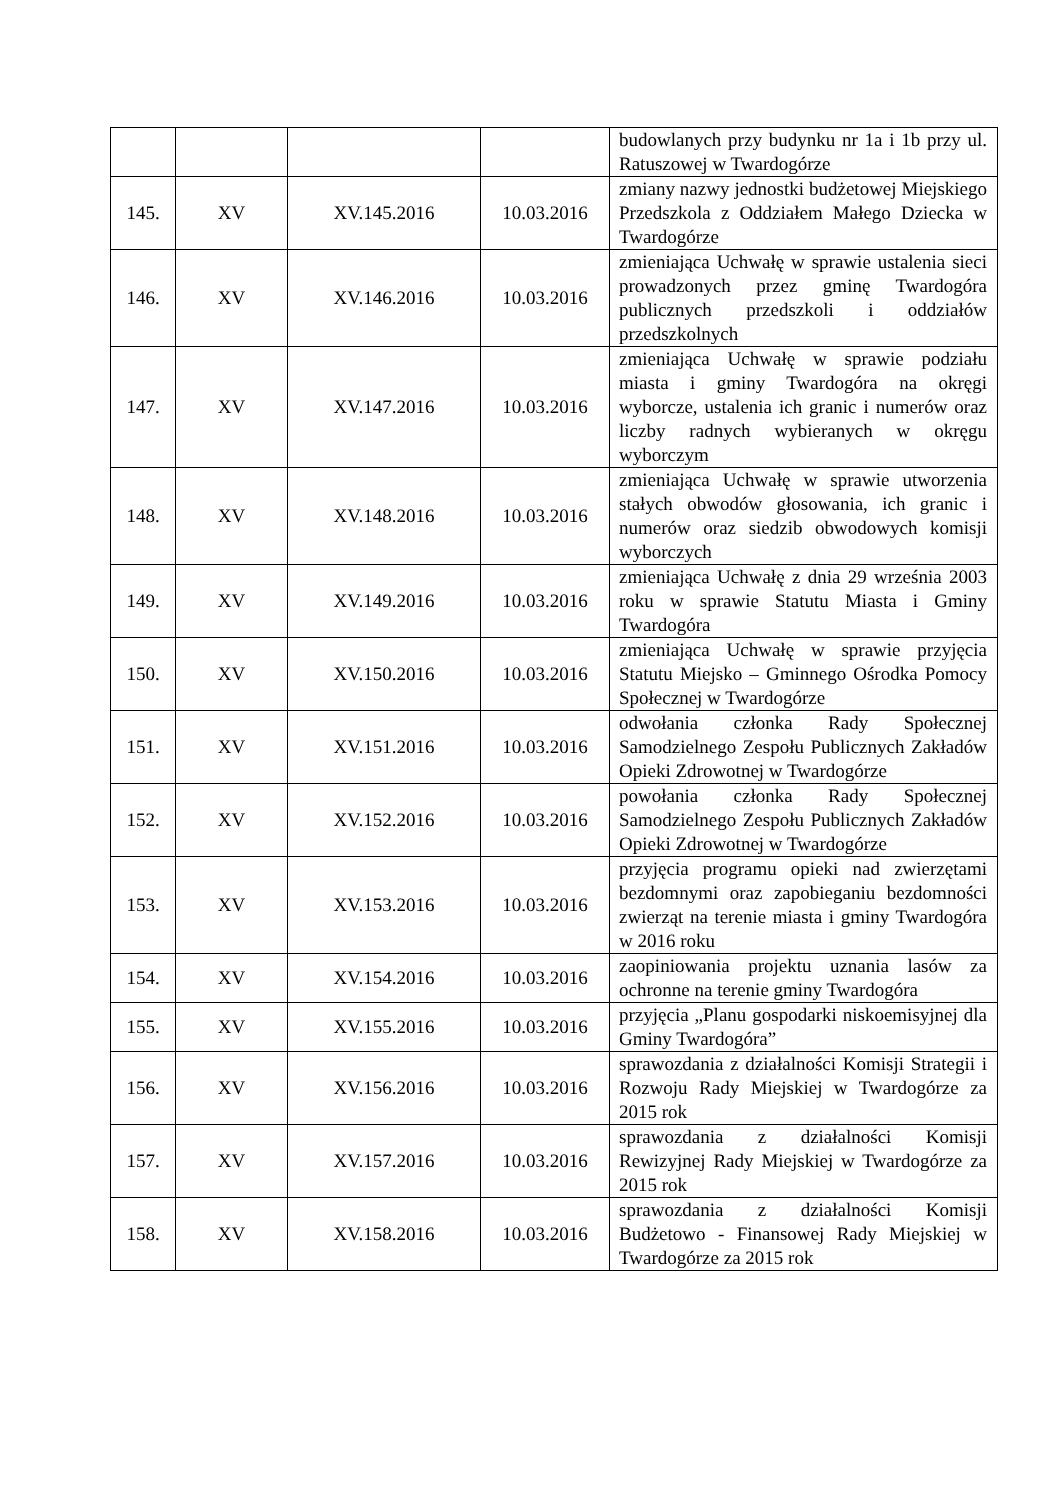| | | | | budowlanych przy budynku nr 1a i 1b przy ul. Ratuszowej w Twardogórze |
| 145. | XV | XV.145.2016 | 10.03.2016 | zmiany nazwy jednostki budżetowej Miejskiego Przedszkola z Oddziałem Małego Dziecka w Twardogórze |
| 146. | XV | XV.146.2016 | 10.03.2016 | zmieniająca Uchwałę w sprawie ustalenia sieci prowadzonych przez gminę Twardogóra publicznych przedszkoli i oddziałów przedszkolnych |
| 147. | XV | XV.147.2016 | 10.03.2016 | zmieniająca Uchwałę w sprawie podziału miasta i gminy Twardogóra na okręgi wyborcze, ustalenia ich granic i numerów oraz liczby radnych wybieranych w okręgu wyborczym |
| 148. | XV | XV.148.2016 | 10.03.2016 | zmieniająca Uchwałę w sprawie utworzenia stałych obwodów głosowania, ich granic i numerów oraz siedzib obwodowych komisji wyborczych |
| 149. | XV | XV.149.2016 | 10.03.2016 | zmieniająca Uchwałę z dnia 29 września 2003 roku w sprawie Statutu Miasta i Gminy Twardogóra |
| 150. | XV | XV.150.2016 | 10.03.2016 | zmieniająca Uchwałę w sprawie przyjęcia Statutu Miejsko – Gminnego Ośrodka Pomocy Społecznej w Twardogórze |
| 151. | XV | XV.151.2016 | 10.03.2016 | odwołania członka Rady Społecznej Samodzielnego Zespołu Publicznych Zakładów Opieki Zdrowotnej w Twardogórze |
| 152. | XV | XV.152.2016 | 10.03.2016 | powołania członka Rady Społecznej Samodzielnego Zespołu Publicznych Zakładów Opieki Zdrowotnej w Twardogórze |
| 153. | XV | XV.153.2016 | 10.03.2016 | przyjęcia programu opieki nad zwierzętami bezdomnymi oraz zapobieganiu bezdomności zwierząt na terenie miasta i gminy Twardogóra w 2016 roku |
| 154. | XV | XV.154.2016 | 10.03.2016 | zaopiniowania projektu uznania lasów za ochronne na terenie gminy Twardogóra |
| 155. | XV | XV.155.2016 | 10.03.2016 | przyjęcia „Planu gospodarki niskoemisyjnej dla Gminy Twardogóra” |
| 156. | XV | XV.156.2016 | 10.03.2016 | sprawozdania z działalności Komisji Strategii i Rozwoju Rady Miejskiej w Twardogórze za 2015 rok |
| 157. | XV | XV.157.2016 | 10.03.2016 | sprawozdania z działalności Komisji Rewizyjnej Rady Miejskiej w Twardogórze za 2015 rok |
| 158. | XV | XV.158.2016 | 10.03.2016 | sprawozdania z działalności Komisji Budżetowo - Finansowej Rady Miejskiej w Twardogórze za 2015 rok |